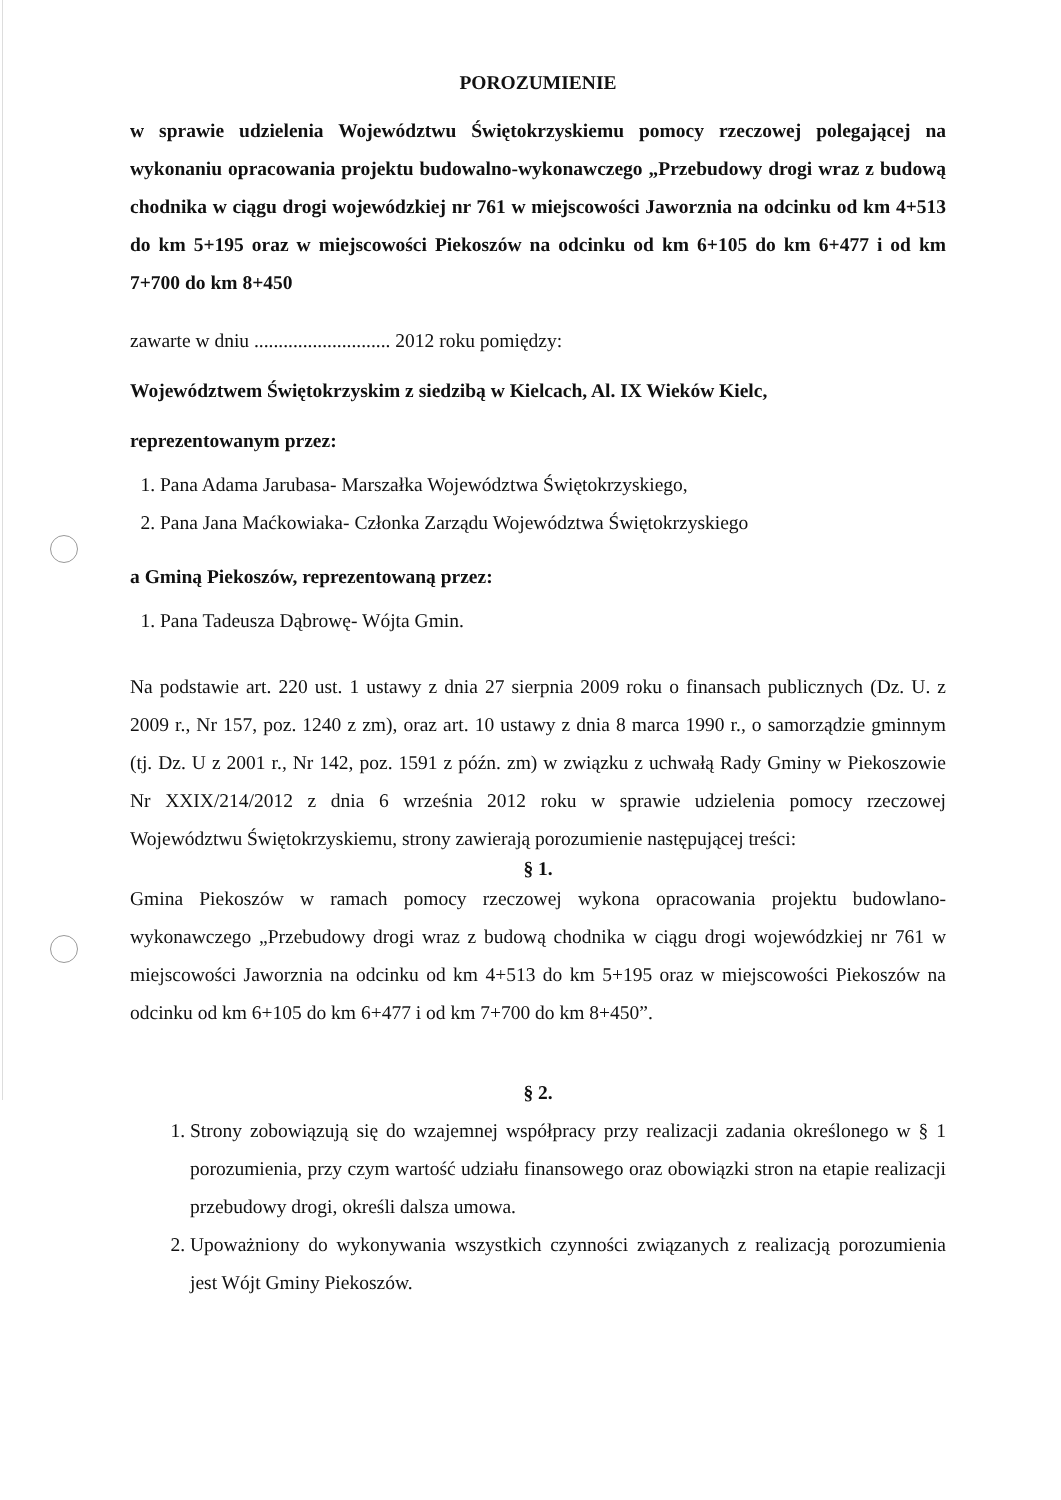POROZUMIENIE
w sprawie udzielenia Województwu Świętokrzyskiemu pomocy rzeczowej polegającej na wykonaniu opracowania projektu budowalno-wykonawczego „Przebudowy drogi wraz z budową chodnika w ciągu drogi wojewódzkiej nr 761 w miejscowości Jaworznia na odcinku od km 4+513 do km 5+195 oraz w miejscowości Piekoszów na odcinku od km 6+105 do km 6+477 i od km 7+700 do km 8+450
zawarte w dniu ............................ 2012 roku pomiędzy:
Województwem Świętokrzyskim z siedzibą w Kielcach, Al. IX Wieków Kielc,
reprezentowanym przez:
1. Pana Adama Jarubasa- Marszałka Województwa Świętokrzyskiego,
2. Pana Jana Maćkowiaka- Członka Zarządu Województwa Świętokrzyskiego
a Gminą Piekoszów, reprezentowaną przez:
1. Pana Tadeusza Dąbrowę- Wójta Gmin.
Na podstawie art. 220 ust. 1 ustawy z dnia 27 sierpnia 2009 roku o finansach publicznych (Dz. U. z 2009 r., Nr 157, poz. 1240 z zm), oraz art. 10 ustawy z dnia 8 marca 1990 r., o samorządzie gminnym (tj. Dz. U z 2001 r., Nr 142, poz. 1591 z późn. zm) w związku z uchwałą Rady Gminy w Piekoszowie Nr XXIX/214/2012 z dnia 6 września 2012 roku w sprawie udzielenia pomocy rzeczowej Województwu Świętokrzyskiemu, strony zawierają porozumienie następującej treści:
§ 1.
Gmina Piekoszów w ramach pomocy rzeczowej wykona opracowania projektu budowlano-wykonawczego „Przebudowy drogi wraz z budową chodnika w ciągu drogi wojewódzkiej nr 761 w miejscowości Jaworznia na odcinku od km 4+513 do km 5+195 oraz w miejscowości Piekoszów na odcinku od km 6+105 do km 6+477 i od km 7+700 do km 8+450”.
§ 2.
1. Strony zobowiązują się do wzajemnej współpracy przy realizacji zadania określonego w § 1 porozumienia, przy czym wartość udziału finansowego oraz obowiązki stron na etapie realizacji przebudowy drogi, określi dalsza umowa.
2. Upoważniony do wykonywania wszystkich czynności związanych z realizacją porozumienia jest Wójt Gminy Piekoszów.